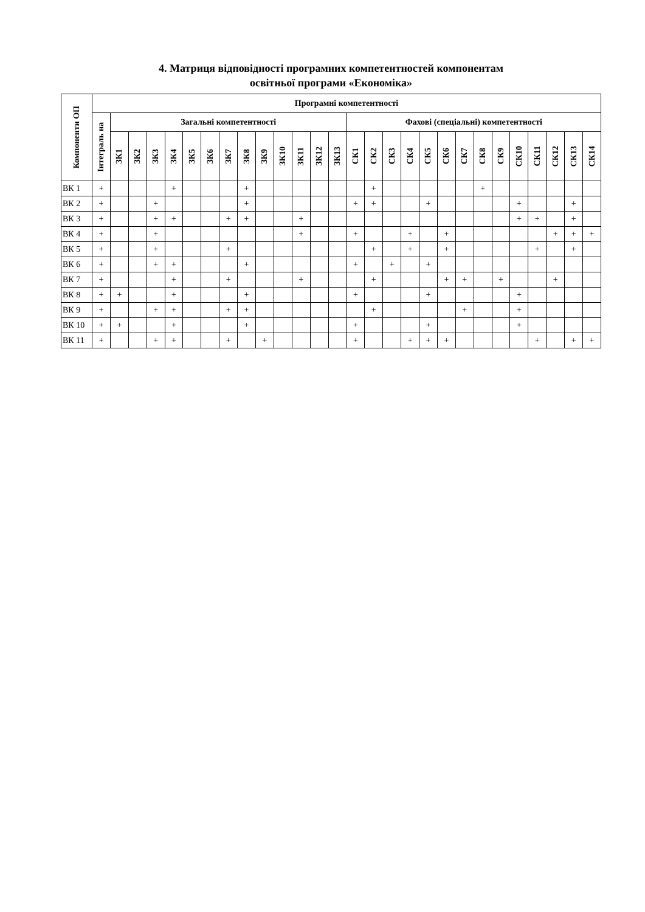4. Матриця відповідності програмних компетентностей компонентам
освітньої програми «Економіка»
| Компоненти ОП | Програмні компетентності | | | | | | | | | | | | | | | | | | | | | | | | | | | |
| --- | --- | --- | --- | --- | --- | --- | --- | --- | --- | --- | --- | --- | --- | --- | --- | --- | --- | --- | --- | --- | --- | --- | --- | --- | --- | --- | --- | --- |
| | Інтеграль на | Загальні компетентності | | | | | | | | | | | | | Фахові (спеціальні) компетентності | | | | | | | | | | | | | |
| | | ЗК1 | ЗК2 | ЗК3 | ЗК4 | ЗК5 | ЗК6 | ЗК7 | ЗК8 | ЗК9 | ЗК10 | ЗК11 | ЗК12 | ЗК13 | СК1 | СК2 | СК3 | СК4 | СК5 | СК6 | СК7 | СК8 | СК9 | СК10 | СК11 | СК12 | СК13 | СК14 |
| ВК 1 | + | | | | + | | | | + | | | | | | | + | | | | | | + | | | | | | |
| ВК 2 | + | | | + | | | | | + | | | | | | + | + | | | + | | | | | + | | | + | |
| ВК 3 | + | | | + | + | | | + | + | | | + | | | | | | | | | | | | + | + | | + | |
| ВК 4 | + | | | + | | | | | | | | + | | | + | | | + | | + | | | | | | + | + | + |
| ВК 5 | + | | | + | | | | + | | | | | | | | + | | + | | + | | | | | + | | + | |
| ВК 6 | + | | | + | + | | | | + | | | | | | + | | + | | + | | | | | | | | | |
| ВК 7 | + | | | | + | | | + | | | | + | | | | + | | | | + | + | | + | | | + | | |
| ВК 8 | + | + | | | + | | | | + | | | | | | + | | | | + | | | | | + | | | | |
| ВК 9 | + | | | + | + | | | + | + | | | | | | | + | | | | | + | | | + | | | | |
| ВК 10 | + | + | | | + | | | | + | | | | | | + | | | | + | | | | | + | | | | |
| ВК 11 | + | | | + | + | | | + | | + | | | | | + | | | + | + | + | | | | | + | | + | + |